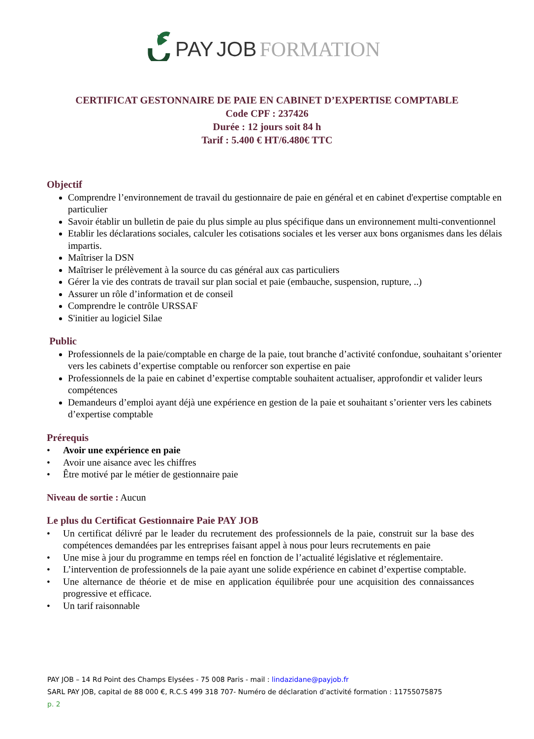PAY JOB FORMATION
CERTIFICAT GESTONNAIRE DE PAIE EN CABINET D’EXPERTISE COMPTABLE
Code CPF : 237426
Durée : 12 jours soit 84 h
Tarif : 5.400 € HT/6.480€ TTC
Objectif
Comprendre l’environnement de travail du gestionnaire de paie en général et en cabinet d'expertise comptable en particulier
Savoir établir un bulletin de paie du plus simple au plus spécifique dans un environnement multi-conventionnel
Etablir les déclarations sociales, calculer les cotisations sociales et les verser aux bons organismes dans les délais impartis.
Maîtriser la DSN
Maîtriser le prélèvement à la source du cas général aux cas particuliers
Gérer la vie des contrats de travail sur plan social et paie (embauche, suspension, rupture, ..)
Assurer un rôle d’information et de conseil
Comprendre le contrôle URSSAF
S'initier au logiciel Silae
Public
Professionnels de la paie/comptable en charge de la paie, tout branche d’activité confondue, souhaitant s’orienter vers les cabinets d’expertise comptable ou renforcer son expertise en paie
Professionnels de la paie en cabinet d’expertise comptable souhaitent actualiser, approfondir et valider leurs compétences
Demandeurs d’emploi ayant déjà une expérience en gestion de la paie et souhaitant s’orienter vers les cabinets d’expertise comptable
Prérequis
• Avoir une expérience en paie
• Avoir une aisance avec les chiffres
• Être motivé par le métier de gestionnaire paie
Niveau de sortie : Aucun
Le plus du Certificat Gestionnaire Paie PAY JOB
• Un certificat délivré par le leader du recrutement des professionnels de la paie, construit sur la base des compétences demandées par les entreprises faisant appel à nous pour leurs recrutements en paie
• Une mise à jour du programme en temps réel en fonction de l’actualité législative et réglementaire.
• L’intervention de professionnels de la paie ayant une solide expérience en cabinet d’expertise comptable.
• Une alternance de théorie et de mise en application équilibrée pour une acquisition des connaissances progressive et efficace.
• Un tarif raisonnable
PAY JOB – 14 Rd Point des Champs Elysées - 75 008 Paris - mail : lindazidane@payjob.fr
SARL PAY JOB, capital de 88 000 €, R.C.S 499 318 707- Numéro de déclaration d’activité formation : 11755075875
p. 2